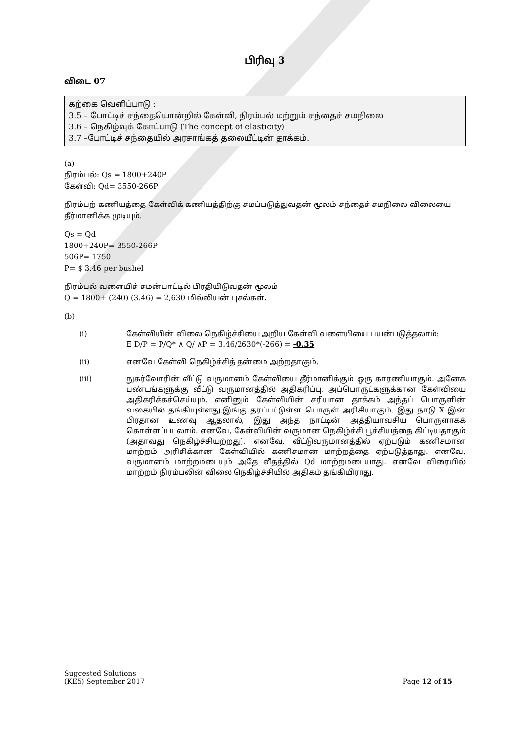பிரிவு 3
விடை 07
கற்கை வெளிப்பாடு :
3.5 – போட்டிச் சந்தையொன்றில் கேள்வி, நிரம்பல் மற்றும் சந்தைச் சமநிலை
3.6 – நெகிழ்வுக் கோட்பாடு (The concept of elasticity)
3.7 –போட்டிச் சந்தையில் அரசாங்கத் தலையீட்டின் தாக்கம்.
(a)
நிரம்பல்: Qs = 1800+240P
கேள்வி: Qd= 3550-266P
நிரம்பற் கணியத்தை கேள்விக் கணியத்திற்கு சமப்படுத்துவதன் மூலம் சந்தைச் சமநிலை விலையை தீர்மானிக்க முடியும்.
Qs = Qd
1800+240P= 3550-266P
506P= 1750
P= $ 3.46 per bushel
நிரம்பல் வளையிச் சமன்பாட்டில் பிரதியிடுவதன் மூலம்
Q = 1800+ (240) (3.46) = 2,630 மில்லியன் புசல்கள்.
(b)
(i) கேள்வியின் விலை நெகிழ்ச்சியை அறிய கேள்வி வளையியை பயன்படுத்தலாம்:
E D/P = P/Q* ∧ Q/ ∧P = 3.46/2630*(-266) = -0.35
(ii) எனவே கேள்வி நெகிழ்ச்சித் தன்மை அற்றதாகும்.
(iii) நுகர்வோரின் வீட்டு வருமானம் கேள்வியை தீர்மானிக்கும் ஒரு காரணியாகும். அனேக பண்டங்களுக்கு வீட்டு வருமானத்தில் அதிகரிப்பு, அப்பொருட்களுக்கான கேள்வியை அதிகரிக்கச்செய்யும். எனினும் கேள்வியின் சரியான தாக்கம் அந்தப் பொருளின் வகையில் தங்கியுள்ளது.இங்கு தரப்பட்டுள்ள பொருள் அரிசியாகும். இது நாடு X இன் பிரதான உணவு ஆதலால், இது அந்த நாட்டின் அத்தியாவசிய பொருளாகக் கொள்ளப்படலாம். எனவே, கேள்வியின் வருமான நெகிழ்ச்சி பூச்சியத்தை கிட்டியதாகும் (அதாவது நெகிழ்ச்சியற்றது). எனவே, வீட்டுவருமானத்தில் ஏற்படும் கணிசமான மாற்றம் அரிசிக்கான கேள்வியில் கணிசமான மாற்றத்தை ஏற்படுத்தாது. எனவே, வருமானம் மாற்றமடையும் அதே வீதத்தில் Qd மாற்றமடையாது. எனவே விரையில் மாற்றம் நிரம்பலின் விலை நெகிழ்ச்சியில் அதிகம் தங்கியிராது.
Suggested Solutions
(KE5) September 2017 Page 12 of 15